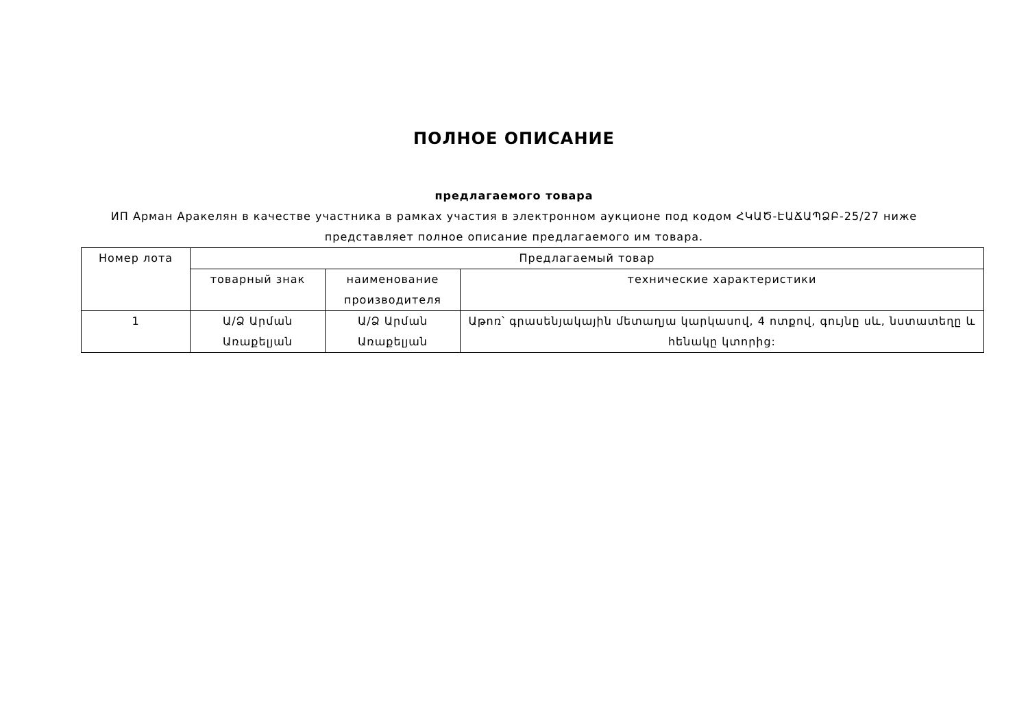ПОЛНОЕ ОПИСАНИЕ
предлагаемого товара
ИП Арман Аракелян в качестве участника в рамках участия в электронном аукционе под кодом ՀԿԱԾ-ԷԱՃԱՊՁԲ-25/27 ниже представляет полное описание предлагаемого им товара.
| Номер лота | Предлагаемый товар | | |
| --- | --- | --- | --- |
| | товарный знак | наименование производителя | технические характеристики |
| 1 | Ա/Ձ Արման Առաքելյան | Ա/Ձ Արման Առաքելյան | Աթոռ՝ գրասենյակային մետաղյա կարկասով, 4 ոտքով, գույնը սև, նստատեղը և հենակը կտորից: |